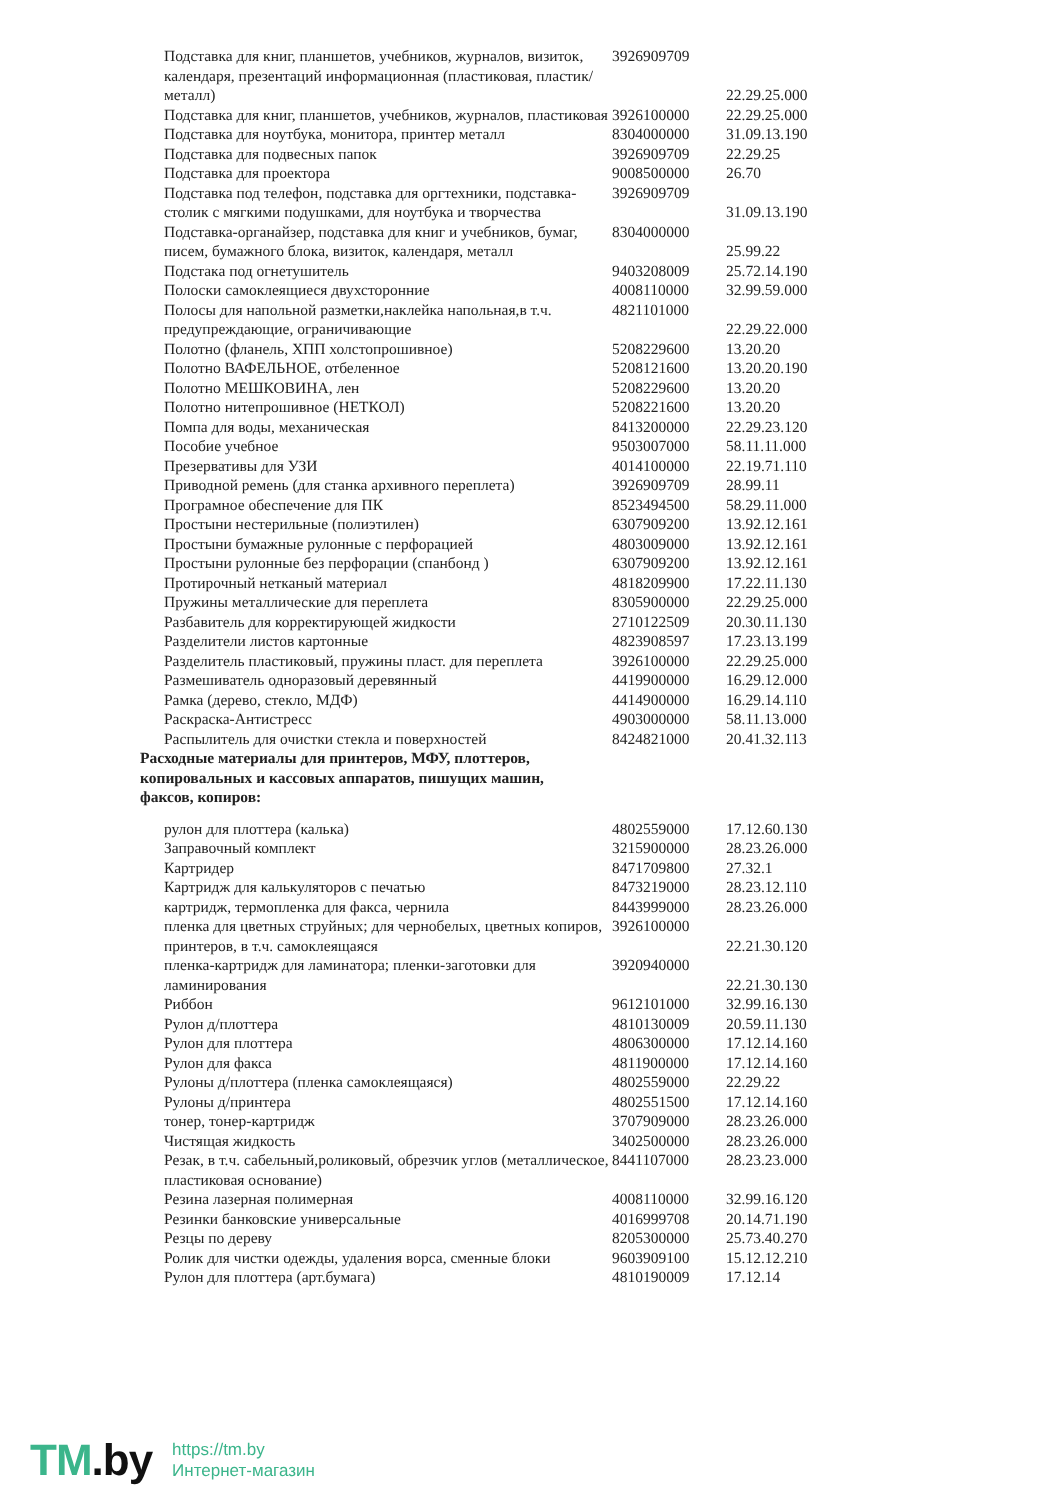| Подставка для книг, планшетов, учебников, журналов, визиток, календаря, презентаций информационная (пластиковая, пластик/металл) | 3926909709 | 22.29.25.000 |
| Подставка для книг, планшетов, учебников, журналов, пластиковая | 3926100000 | 22.29.25.000 |
| Подставка для ноутбука, монитора, принтер металл | 8304000000 | 31.09.13.190 |
| Подставка для подвесных папок | 3926909709 | 22.29.25 |
| Подставка для проектора | 9008500000 | 26.70 |
| Подставка под телефон, подставка для оргтехники, подставка-столик с мягкими подушками, для ноутбука и творчества | 3926909709 | 31.09.13.190 |
| Подставка-органайзер, подставка для книг и учебников, бумаг, писем, бумажного блока, визиток, календаря, металл | 8304000000 | 25.99.22 |
| Подстака под огнетушитель | 9403208009 | 25.72.14.190 |
| Полоски самоклеящиеся двухсторонние | 4008110000 | 32.99.59.000 |
| Полосы для напольной разметки,наклейка напольная,в т.ч. предупреждающие, ограничивающие | 4821101000 | 22.29.22.000 |
| Полотно (фланель, ХПП холстопрошивное) | 5208229600 | 13.20.20 |
| Полотно ВАФЕЛЬНОЕ, отбеленное | 5208121600 | 13.20.20.190 |
| Полотно МЕШКОВИНА, лен | 5208229600 | 13.20.20 |
| Полотно нитепрошивное (НЕТКОЛ) | 5208221600 | 13.20.20 |
| Помпа для воды, механическая | 8413200000 | 22.29.23.120 |
| Пособие учебное | 9503007000 | 58.11.11.000 |
| Презервативы для УЗИ | 4014100000 | 22.19.71.110 |
| Приводной ремень (для станка архивного переплета) | 3926909709 | 28.99.11 |
| Програмное обеспечение для ПК | 8523494500 | 58.29.11.000 |
| Простыни нестерильные (полиэтилен) | 6307909200 | 13.92.12.161 |
| Простыни бумажные рулонные с перфорацией | 4803009000 | 13.92.12.161 |
| Простыни рулонные без перфорации (спанбонд ) | 6307909200 | 13.92.12.161 |
| Протирочный нетканый материал | 4818209900 | 17.22.11.130 |
| Пружины металлические для переплета | 8305900000 | 22.29.25.000 |
| Разбавитель для корректирующей жидкости | 2710122509 | 20.30.11.130 |
| Разделители листов картонные | 4823908597 | 17.23.13.199 |
| Разделитель пластиковый, пружины пласт. для переплета | 3926100000 | 22.29.25.000 |
| Размешиватель одноразовый деревянный | 4419900000 | 16.29.12.000 |
| Рамка (дерево, стекло, МДФ) | 4414900000 | 16.29.14.110 |
| Раскраска-Антистресс | 4903000000 | 58.11.13.000 |
| Распылитель для очистки стекла и поверхностей | 8424821000 | 20.41.32.113 |
| Расходные материалы для принтеров, МФУ, плоттеров, копировальных и кассовых аппаратов, пишущих машин, факсов, копиров: | | |
| рулон для плоттера (калька) | 4802559000 | 17.12.60.130 |
| Заправочный комплект | 3215900000 | 28.23.26.000 |
| Картридер | 8471709800 | 27.32.1 |
| Картридж для калькуляторов с печатью | 8473219000 | 28.23.12.110 |
| картридж, термопленка для факса, чернила | 8443999000 | 28.23.26.000 |
| пленка для цветных струйных; для чернобелых, цветных копиров, принтеров, в т.ч. самоклеящаяся | 3926100000 | 22.21.30.120 |
| пленка-картридж для ламинатора; пленки-заготовки для ламинирования | 3920940000 | 22.21.30.130 |
| Риббон | 9612101000 | 32.99.16.130 |
| Рулон д/плоттера | 4810130009 | 20.59.11.130 |
| Рулон для плоттера | 4806300000 | 17.12.14.160 |
| Рулон для факса | 4811900000 | 17.12.14.160 |
| Рулоны д/плоттера (пленка самоклеящаяся) | 4802559000 | 22.29.22 |
| Рулоны д/принтера | 4802551500 | 17.12.14.160 |
| тонер, тонер-картридж | 3707909000 | 28.23.26.000 |
| Чистящая жидкость | 3402500000 | 28.23.26.000 |
| Резак, в т.ч. сабельный,роликовый, обрезчик углов (металлическое, пластиковая основание) | 8441107000 | 28.23.23.000 |
| Резина лазерная полимерная | 4008110000 | 32.99.16.120 |
| Резинки банковские универсальные | 4016999708 | 20.14.71.190 |
| Резцы по дереву | 8205300000 | 25.73.40.270 |
| Ролик для чистки одежды, удаления ворса, сменные блоки | 9603909100 | 15.12.12.210 |
| Рулон для плоттера (арт.бумага) | 4810190009 | 17.12.14 |
TM.by
https://tm.by
Интернет-магазин